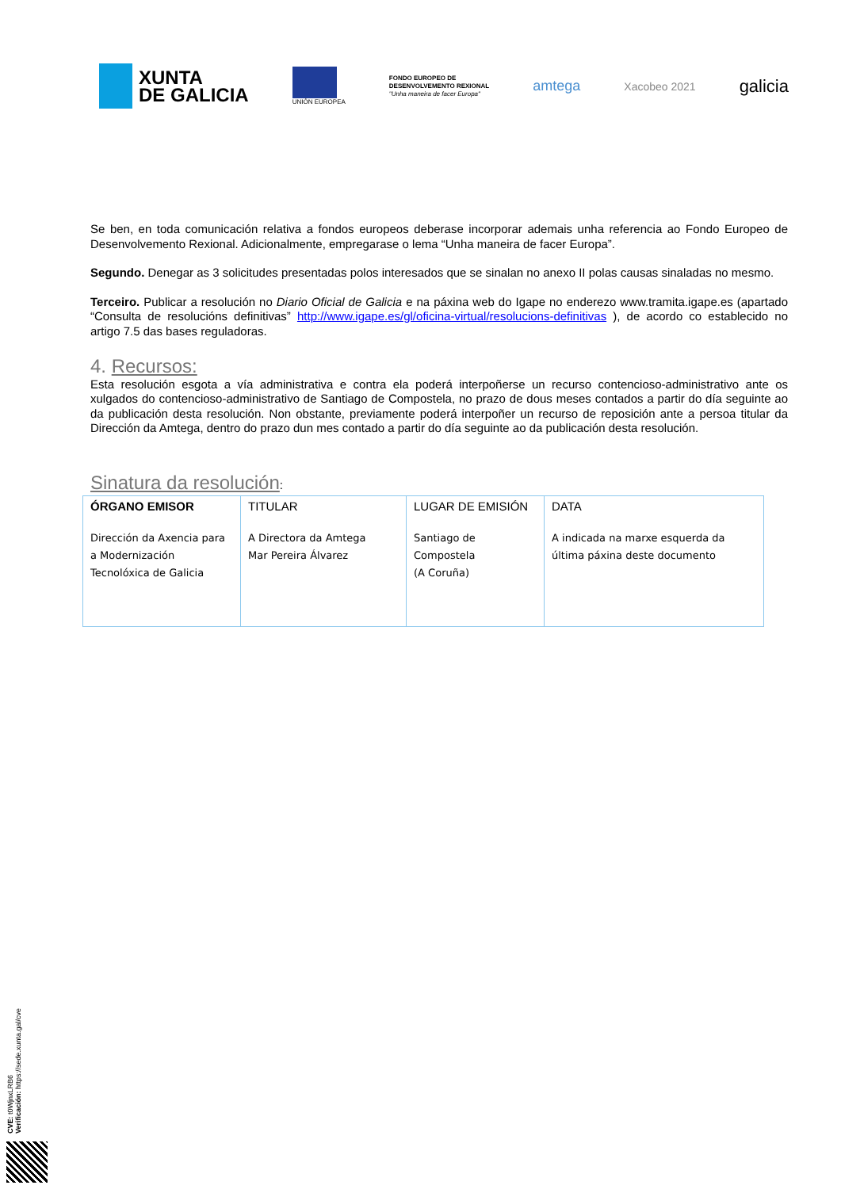XUNTA
DE GALICIA
UNIÓN EUROPEA
FONDO EUROPEO DE
DESENVOLVEMENTO REXIONAL
"Unha maneira de facer Europa"
amtega
Xacobeo 2021
galicia
Se ben, en toda comunicación relativa a fondos europeos deberase incorporar ademais unha referencia ao Fondo Europeo de Desenvolvemento Rexional. Adicionalmente, empregarase o lema “Unha maneira de facer Europa”.
Segundo. Denegar as 3 solicitudes presentadas polos interesados que se sinalan no anexo II polas causas sinaladas no mesmo.
Terceiro. Publicar a resolución no Diario Oficial de Galicia e na páxina web do Igape no enderezo www.tramita.igape.es (apartado “Consulta de resolucións definitivas” http://www.igape.es/gl/oficina-virtual/resolucions-definitivas ), de acordo co establecido no artigo 7.5 das bases reguladoras.
4. Recursos:
Esta resolución esgota a vía administrativa e contra ela poderá interpoñerse un recurso contencioso-administrativo ante os xulgados do contencioso-administrativo de Santiago de Compostela, no prazo de dous meses contados a partir do día seguinte ao da publicación desta resolución. Non obstante, previamente poderá interpoñer un recurso de reposición ante a persoa titular da Dirección da Amtega, dentro do prazo dun mes contado a partir do día seguinte ao da publicación desta resolución.
Sinatura da resolución:
| ÓRGANO EMISOR Dirección da Axencia para a Modernización Tecnolóxica de Galicia | TITULAR A Directora da Amtega Mar Pereira Álvarez | LUGAR DE EMISIÓN Santiago de Compostela (A Coruña) | DATA A indicada na marxe esquerda da última páxina deste documento |
CVE: t0WjnxLRB6
Verificación: https://sede.xunta.gal/cve